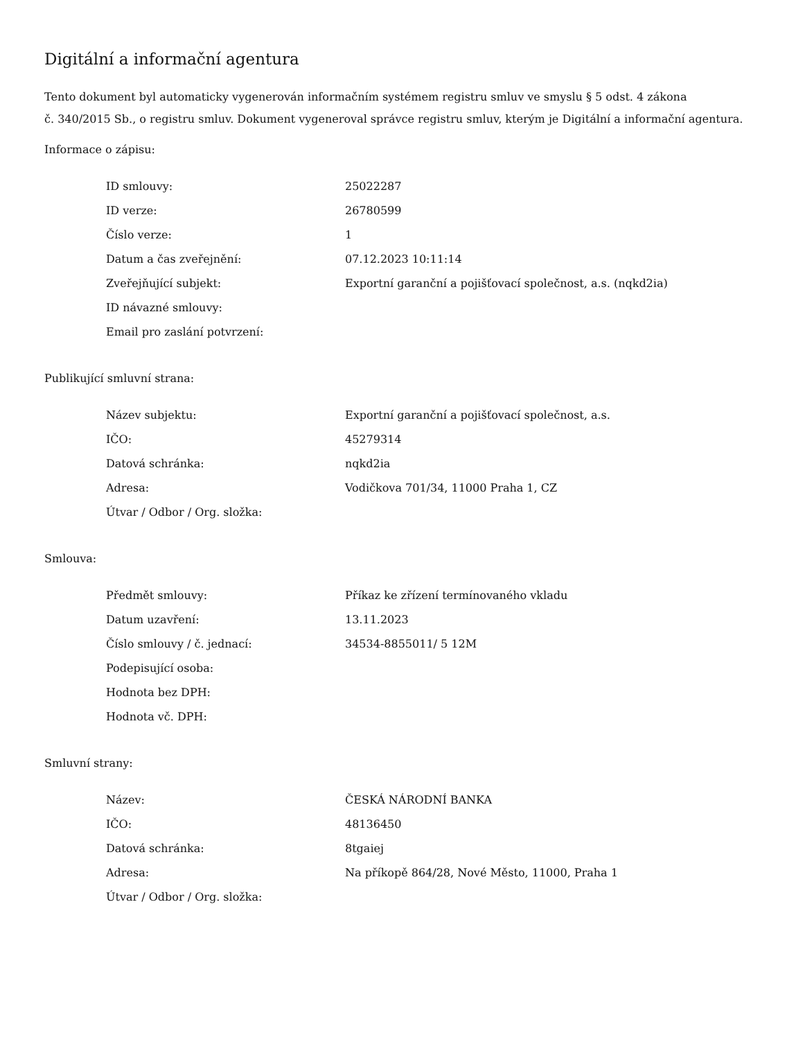Digitální a informační agentura
Tento dokument byl automaticky vygenerován informačním systémem registru smluv ve smyslu § 5 odst. 4 zákona
č. 340/2015 Sb., o registru smluv. Dokument vygeneroval správce registru smluv, kterým je Digitální a informační agentura.
Informace o zápisu:
| ID smlouvy: | 25022287 |
| ID verze: | 26780599 |
| Číslo verze: | 1 |
| Datum a čas zveřejnění: | 07.12.2023 10:11:14 |
| Zveřejňující subjekt: | Exportní garanční a pojišťovací společnost, a.s. (nqkd2ia) |
| ID návazné smlouvy: | |
| Email pro zaslání potvrzení: | |
Publikující smluvní strana:
| Název subjektu: | Exportní garanční a pojišťovací společnost, a.s. |
| IČO: | 45279314 |
| Datová schránka: | nqkd2ia |
| Adresa: | Vodičkova 701/34, 11000 Praha 1, CZ |
| Útvar / Odbor / Org. složka: | |
Smlouva:
| Předmět smlouvy: | Příkaz ke zřízení termínovaného vkladu |
| Datum uzavření: | 13.11.2023 |
| Číslo smlouvy / č. jednací: | 34534-8855011/ 5 12M |
| Podepisující osoba: | |
| Hodnota bez DPH: | |
| Hodnota vč. DPH: | |
Smluvní strany:
| Název: | ČESKÁ NÁRODNÍ BANKA |
| IČO: | 48136450 |
| Datová schránka: | 8tgaiej |
| Adresa: | Na příkopě 864/28, Nové Město, 11000, Praha 1 |
| Útvar / Odbor / Org. složka: | |